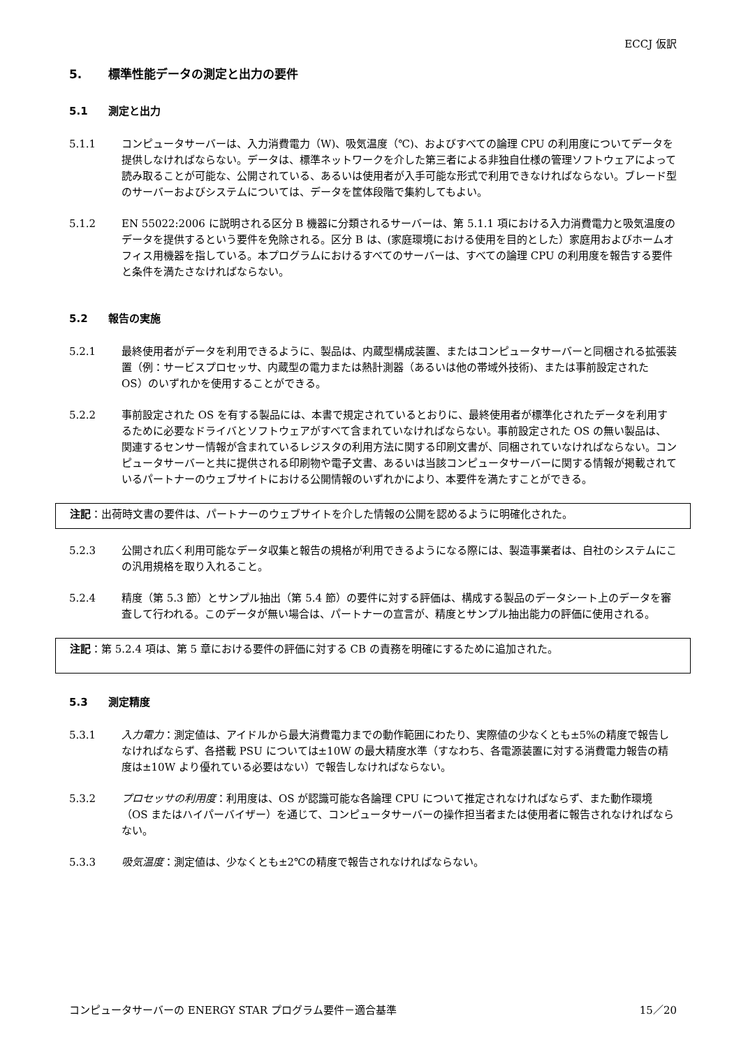ECCJ 仮訳
5. 標準性能データの測定と出力の要件
5.1 測定と出力
5.1.1 コンピュータサーバーは、入力消費電力（W)、吸気温度（℃)、およびすべての論理 CPU の利用度についてデータを提供しなければならない。データは、標準ネットワークを介した第三者による非独自仕様の管理ソフトウェアによって読み取ることが可能な、公開されている、あるいは使用者が入手可能な形式で利用できなければならない。ブレード型のサーバーおよびシステムについては、データを筐体段階で集約してもよい。
5.1.2 EN 55022:2006 に説明される区分 B 機器に分類されるサーバーは、第 5.1.1 項における入力消費電力と吸気温度のデータを提供するという要件を免除される。区分 B は、(家庭環境における使用を目的とした）家庭用およびホームオフィス用機器を指している。本プログラムにおけるすべてのサーバーは、すべての論理 CPU の利用度を報告する要件と条件を満たさなければならない。
5.2 報告の実施
5.2.1 最終使用者がデータを利用できるように、製品は、内蔵型構成装置、またはコンピュータサーバーと同梱される拡張装置（例：サービスプロセッサ、内蔵型の電力または熱計測器（あるいは他の帯域外技術)、または事前設定された OS）のいずれかを使用することができる。
5.2.2 事前設定された OS を有する製品には、本書で規定されているとおりに、最終使用者が標準化されたデータを利用するために必要なドライバとソフトウェアがすべて含まれていなければならない。事前設定された OS の無い製品は、関連するセンサー情報が含まれているレジスタの利用方法に関する印刷文書が、同梱されていなければならない。コンピュータサーバーと共に提供される印刷物や電子文書、あるいは当該コンピュータサーバーに関する情報が掲載されているパートナーのウェブサイトにおける公開情報のいずれかにより、本要件を満たすことができる。
注記：出荷時文書の要件は、パートナーのウェブサイトを介した情報の公開を認めるように明確化された。
5.2.3 公開され広く利用可能なデータ収集と報告の規格が利用できるようになる際には、製造事業者は、自社のシステムにこの汎用規格を取り入れること。
5.2.4 精度（第 5.3 節）とサンプル抽出（第 5.4 節）の要件に対する評価は、構成する製品のデータシート上のデータを審査して行われる。このデータが無い場合は、パートナーの宣言が、精度とサンプル抽出能力の評価に使用される。
注記：第 5.2.4 項は、第 5 章における要件の評価に対する CB の責務を明確にするために追加された。
5.3 測定精度
5.3.1 入力電力：測定値は、アイドルから最大消費電力までの動作範囲にわたり、実際値の少なくとも±5%の精度で報告しなければならず、各搭載 PSU については±10W の最大精度水準（すなわち、各電源装置に対する消費電力報告の精度は±10W より優れている必要はない）で報告しなければならない。
5.3.2 プロセッサの利用度：利用度は、OS が認識可能な各論理 CPU について推定されなければならず、また動作環境（OS またはハイパーバイザー）を通じて、コンピュータサーバーの操作担当者または使用者に報告されなければならない。
5.3.3 吸気温度：測定値は、少なくとも±2℃の精度で報告されなければならない。
コンピュータサーバーの ENERGY STAR プログラム要件－適合基準 15／20